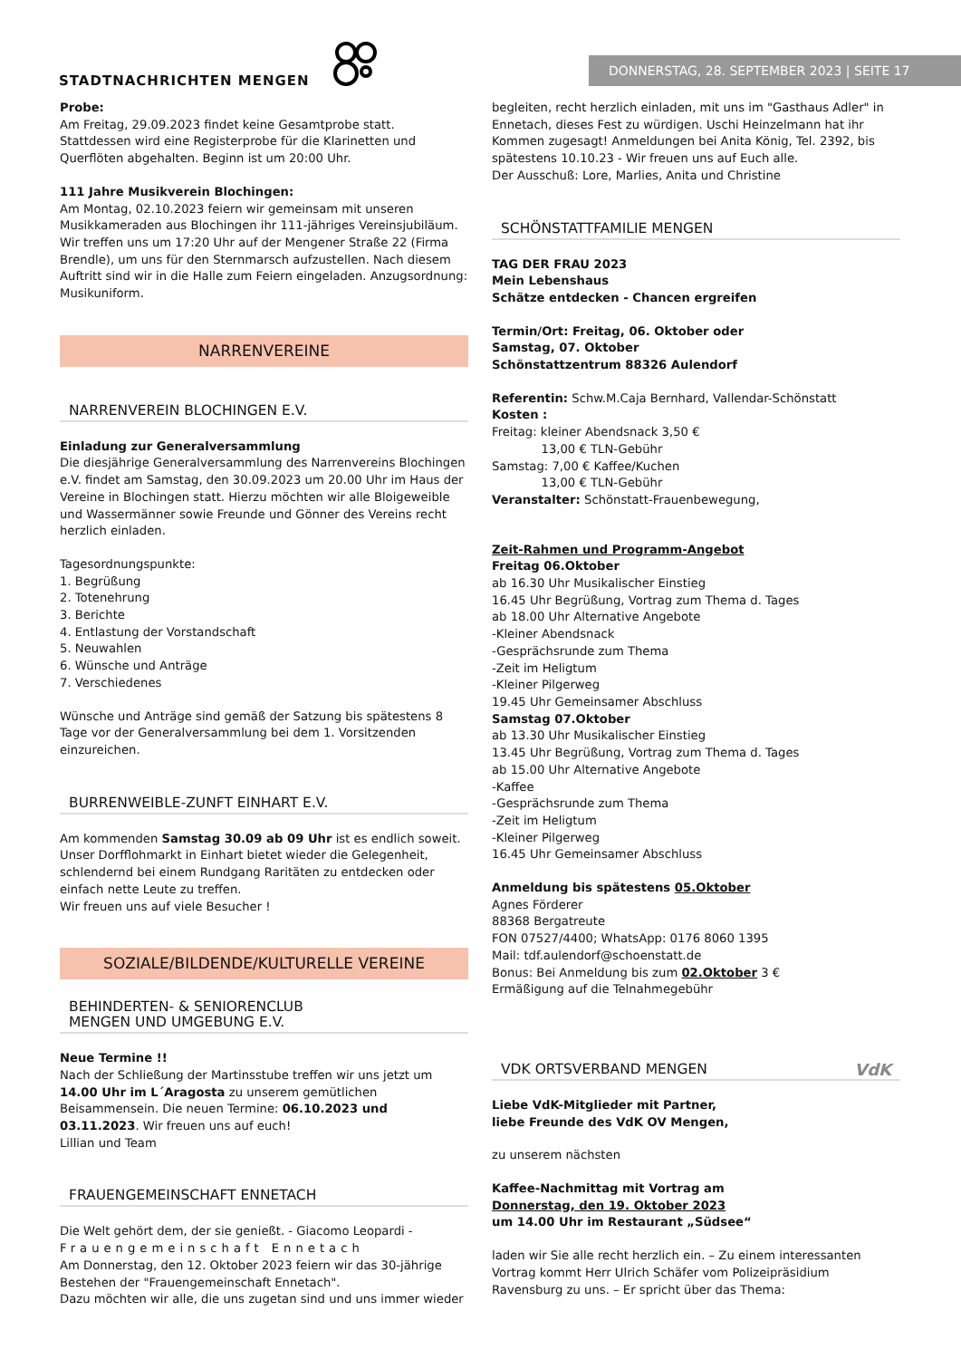STADTNACHRICHTEN MENGEN
DONNERSTAG, 28. SEPTEMBER 2023 | SEITE 17
Probe:
Am Freitag, 29.09.2023 findet keine Gesamtprobe statt. Stattdessen wird eine Registerprobe für die Klarinetten und Querflöten abgehalten. Beginn ist um 20:00 Uhr.
111 Jahre Musikverein Blochingen:
Am Montag, 02.10.2023 feiern wir gemeinsam mit unseren Musikkameraden aus Blochingen ihr 111-jähriges Vereinsjubiläum. Wir treffen uns um 17:20 Uhr auf der Mengener Straße 22 (Firma Brendle), um uns für den Sternmarsch aufzustellen. Nach diesem Auftritt sind wir in die Halle zum Feiern eingeladen. Anzugsordnung: Musikuniform.
NARRENVEREINE
NARRENVEREIN BLOCHINGEN E.V.
Einladung zur Generalversammlung
Die diesjährige Generalversammlung des Narrenvereins Blochingen e.V. findet am Samstag, den 30.09.2023 um 20.00 Uhr im Haus der Vereine in Blochingen statt. Hierzu möchten wir alle Bloigeweible und Wassermänner sowie Freunde und Gönner des Vereins recht herzlich einladen.
Tagesordnungspunkte:
1. Begrüßung
2. Totenehrung
3. Berichte
4. Entlastung der Vorstandschaft
5. Neuwahlen
6. Wünsche und Anträge
7. Verschiedenes
Wünsche und Anträge sind gemäß der Satzung bis spätestens 8 Tage vor der Generalversammlung bei dem 1. Vorsitzenden einzureichen.
BURRENWEIBLE-ZUNFT EINHART E.V.
Am kommenden Samstag 30.09 ab 09 Uhr ist es endlich soweit. Unser Dorfflohmarkt in Einhart bietet wieder die Gelegenheit, schlendernd bei einem Rundgang Raritäten zu entdecken oder einfach nette Leute zu treffen.
Wir freuen uns auf viele Besucher !
SOZIALE/BILDENDE/KULTURELLE VEREINE
BEHINDERTEN- & SENIORENCLUB
MENGEN UND UMGEBUNG E.V.
Neue Termine !!
Nach der Schließung der Martinsstube treffen wir uns jetzt um 14.00 Uhr im L´Aragosta zu unserem gemütlichen Beisammensein. Die neuen Termine: 06.10.2023 und 03.11.2023. Wir freuen uns auf euch!
Lillian und Team
FRAUENGEMEINSCHAFT ENNETACH
Die Welt gehört dem, der sie genießt. - Giacomo Leopardi -
Frauengemeinschaft Ennetach
Am Donnerstag, den 12. Oktober 2023 feiern wir das 30-jährige Bestehen der "Frauengemeinschaft Ennetach".
Dazu möchten wir alle, die uns zugetan sind und uns immer wieder
begleiten, recht herzlich einladen, mit uns im "Gasthaus Adler" in Ennetach, dieses Fest zu würdigen. Uschi Heinzelmann hat ihr Kommen zugesagt! Anmeldungen bei Anita König, Tel. 2392, bis spätestens 10.10.23 - Wir freuen uns auf Euch alle.
Der Ausschuß: Lore, Marlies, Anita und Christine
SCHÖNSTATTFAMILIE MENGEN
TAG DER FRAU 2023
Mein Lebenshaus
Schätze entdecken - Chancen ergreifen
Termin/Ort: Freitag, 06. Oktober oder
Samstag, 07. Oktober
Schönstattzentrum 88326 Aulendorf
Referentin: Schw.M.Caja Bernhard, Vallendar-Schönstatt
Kosten :
Freitag: kleiner Abendsnack 3,50 €
13,00 € TLN-Gebühr
Samstag: 7,00 € Kaffee/Kuchen
13,00 € TLN-Gebühr
Veranstalter: Schönstatt-Frauenbewegung,
Zeit-Rahmen und Programm-Angebot
Freitag 06.Oktober
ab 16.30 Uhr Musikalischer Einstieg
16.45 Uhr Begrüßung, Vortrag zum Thema d. Tages
ab 18.00 Uhr Alternative Angebote
-Kleiner Abendsnack
-Gesprächsrunde zum Thema
-Zeit im Heligtum
-Kleiner Pilgerweg
19.45 Uhr Gemeinsamer Abschluss
Samstag 07.Oktober
ab 13.30 Uhr Musikalischer Einstieg
13.45 Uhr Begrüßung, Vortrag zum Thema d. Tages
ab 15.00 Uhr Alternative Angebote
-Kaffee
-Gesprächsrunde zum Thema
-Zeit im Heligtum
-Kleiner Pilgerweg
16.45 Uhr Gemeinsamer Abschluss
Anmeldung bis spätestens 05.Oktober
Agnes Förderer
88368 Bergatreute
FON 07527/4400; WhatsApp: 0176 8060 1395
Mail: tdf.aulendorf@schoenstatt.de
Bonus: Bei Anmeldung bis zum 02.Oktober 3 €
Ermäßigung auf die Telnahmegebühr
VDK ORTSVERBAND MENGEN VdK
Liebe VdK-Mitglieder mit Partner,
liebe Freunde des VdK OV Mengen,
zu unserem nächsten
Kaffee-Nachmittag mit Vortrag am
Donnerstag, den 19. Oktober 2023
um 14.00 Uhr im Restaurant „Südsee“
laden wir Sie alle recht herzlich ein. – Zu einem interessanten Vortrag kommt Herr Ulrich Schäfer vom Polizeipräsidium Ravensburg zu uns. – Er spricht über das Thema: